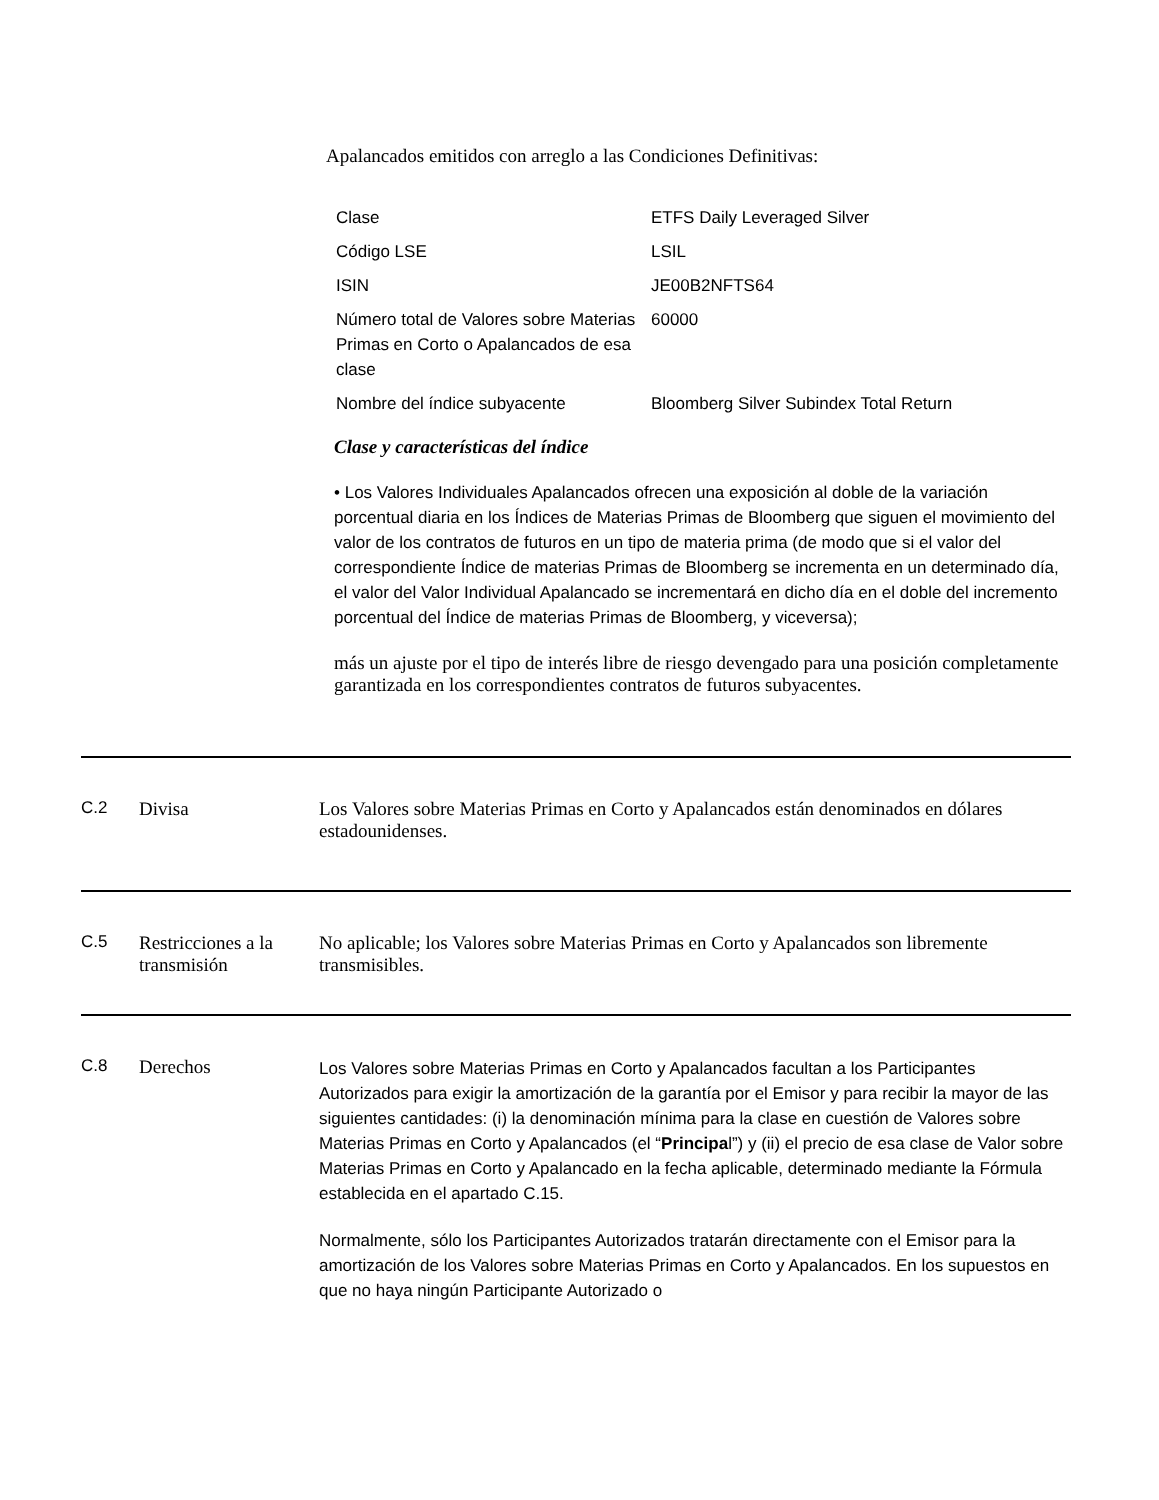Apalancados emitidos con arreglo a las Condiciones Definitivas:
| Clase | ETFS Daily Leveraged Silver |
| Código LSE | LSIL |
| ISIN | JE00B2NFTS64 |
| Número total de Valores sobre Materias Primas en Corto o Apalancados de esa clase | 60000 |
| Nombre del índice subyacente | Bloomberg Silver Subindex Total Return |
Clase y características del índice
• Los Valores Individuales Apalancados ofrecen una exposición al doble de la variación porcentual diaria en los Índices de Materias Primas de Bloomberg que siguen el movimiento del valor de los contratos de futuros en un tipo de materia prima (de modo que si el valor del correspondiente Índice de materias Primas de Bloomberg se incrementa en un determinado día, el valor del Valor Individual Apalancado se incrementará en dicho día en el doble del incremento porcentual del Índice de materias Primas de Bloomberg, y viceversa);
más un ajuste por el tipo de interés libre de riesgo devengado para una posición completamente garantizada en los correspondientes contratos de futuros subyacentes.
C.2 Divisa Los Valores sobre Materias Primas en Corto y Apalancados están denominados en dólares estadounidenses.
C.5 Restricciones a la transmisión
No aplicable; los Valores sobre Materias Primas en Corto y Apalancados son libremente transmisibles.
C.8 Derechos
Los Valores sobre Materias Primas en Corto y Apalancados facultan a los Participantes Autorizados para exigir la amortización de la garantía por el Emisor y para recibir la mayor de las siguientes cantidades: (i) la denominación mínima para la clase en cuestión de Valores sobre Materias Primas en Corto y Apalancados (el “Principal”) y (ii) el precio de esa clase de Valor sobre Materias Primas en Corto y Apalancado en la fecha aplicable, determinado mediante la Fórmula establecida en el apartado C.15.
Normalmente, sólo los Participantes Autorizados tratarán directamente con el Emisor para la amortización de los Valores sobre Materias Primas en Corto y Apalancados. En los supuestos en que no haya ningún Participante Autorizado o